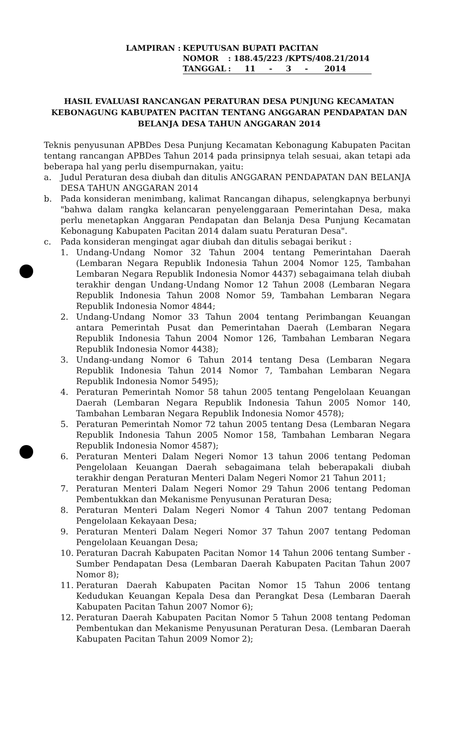| LAMPIRAN : | KEPUTUSAN BUPATI PACITAN | |
| | NOMOR | : 188.45/223 /KPTS/408.21/2014 |
| | TANGGAL | : 11 - 3 - 2014 |
HASIL EVALUASI RANCANGAN PERATURAN DESA PUNJUNG KECAMATAN KEBONAGUNG KABUPATEN PACITAN TENTANG ANGGARAN PENDAPATAN DAN BELANJA DESA TAHUN ANGGARAN 2014
Teknis penyusunan APBDes Desa Punjung Kecamatan Kebonagung Kabupaten Pacitan tentang rancangan APBDes Tahun 2014 pada prinsipnya telah sesuai, akan tetapi ada beberapa hal yang perlu disempurnakan, yaitu:
a. Judul Peraturan desa diubah dan ditulis ANGGARAN PENDAPATAN DAN BELANJA DESA TAHUN ANGGARAN 2014
b. Pada konsideran menimbang, kalimat Rancangan dihapus, selengkapnya berbunyi "bahwa dalam rangka kelancaran penyelenggaraan Pemerintahan Desa, maka perlu menetapkan Anggaran Pendapatan dan Belanja Desa Punjung Kecamatan Kebonagung Kabupaten Pacitan 2014 dalam suatu Peraturan Desa".
c. Pada konsideran mengingat agar diubah dan ditulis sebagai berikut :
1. Undang-Undang Nomor 32 Tahun 2004 tentang Pemerintahan Daerah (Lembaran Negara Republik Indonesia Tahun 2004 Nomor 125, Tambahan Lembaran Negara Republik Indonesia Nomor 4437) sebagaimana telah diubah terakhir dengan Undang-Undang Nomor 12 Tahun 2008 (Lembaran Negara Republik Indonesia Tahun 2008 Nomor 59, Tambahan Lembaran Negara Republik Indonesia Nomor 4844;
2. Undang-Undang Nomor 33 Tahun 2004 tentang Perimbangan Keuangan antara Pemerintah Pusat dan Pemerintahan Daerah (Lembaran Negara Republik Indonesia Tahun 2004 Nomor 126, Tambahan Lembaran Negara Republik Indonesia Nomor 4438);
3. Undang-undang Nomor 6 Tahun 2014 tentang Desa (Lembaran Negara Republik Indonesia Tahun 2014 Nomor 7, Tambahan Lembaran Negara Republik Indonesia Nomor 5495);
4. Peraturan Pemerintah Nomor 58 tahun 2005 tentang Pengelolaan Keuangan Daerah (Lembaran Negara Republik Indonesia Tahun 2005 Nomor 140, Tambahan Lembaran Negara Republik Indonesia Nomor 4578);
5. Peraturan Pemerintah Nomor 72 tahun 2005 tentang Desa (Lembaran Negara Republik Indonesia Tahun 2005 Nomor 158, Tambahan Lembaran Negara Republik Indonesia Nomor 4587);
6. Peraturan Menteri Dalam Negeri Nomor 13 tahun 2006 tentang Pedoman Pengelolaan Keuangan Daerah sebagaimana telah beberapakali diubah terakhir dengan Peraturan Menteri Dalam Negeri Nomor 21 Tahun 2011;
7. Peraturan Menteri Dalam Negeri Nomor 29 Tahun 2006 tentang Pedoman Pembentukkan dan Mekanisme Penyusunan Peraturan Desa;
8. Peraturan Menteri Dalam Negeri Nomor 4 Tahun 2007 tentang Pedoman Pengelolaan Kekayaan Desa;
9. Peraturan Menteri Dalam Negeri Nomor 37 Tahun 2007 tentang Pedoman Pengelolaan Keuangan Desa;
10. Peraturan Dacrah Kabupaten Pacitan Nomor 14 Tahun 2006 tentang Sumber - Sumber Pendapatan Desa (Lembaran Daerah Kabupaten Pacitan Tahun 2007 Nomor 8);
11. Peraturan Daerah Kabupaten Pacitan Nomor 15 Tahun 2006 tentang Kedudukan Keuangan Kepala Desa dan Perangkat Desa (Lembaran Daerah Kabupaten Pacitan Tahun 2007 Nomor 6);
12. Peraturan Daerah Kabupaten Pacitan Nomor 5 Tahun 2008 tentang Pedoman Pembentukan dan Mekanisme Penyusunan Peraturan Desa. (Lembaran Daerah Kabupaten Pacitan Tahun 2009 Nomor 2);